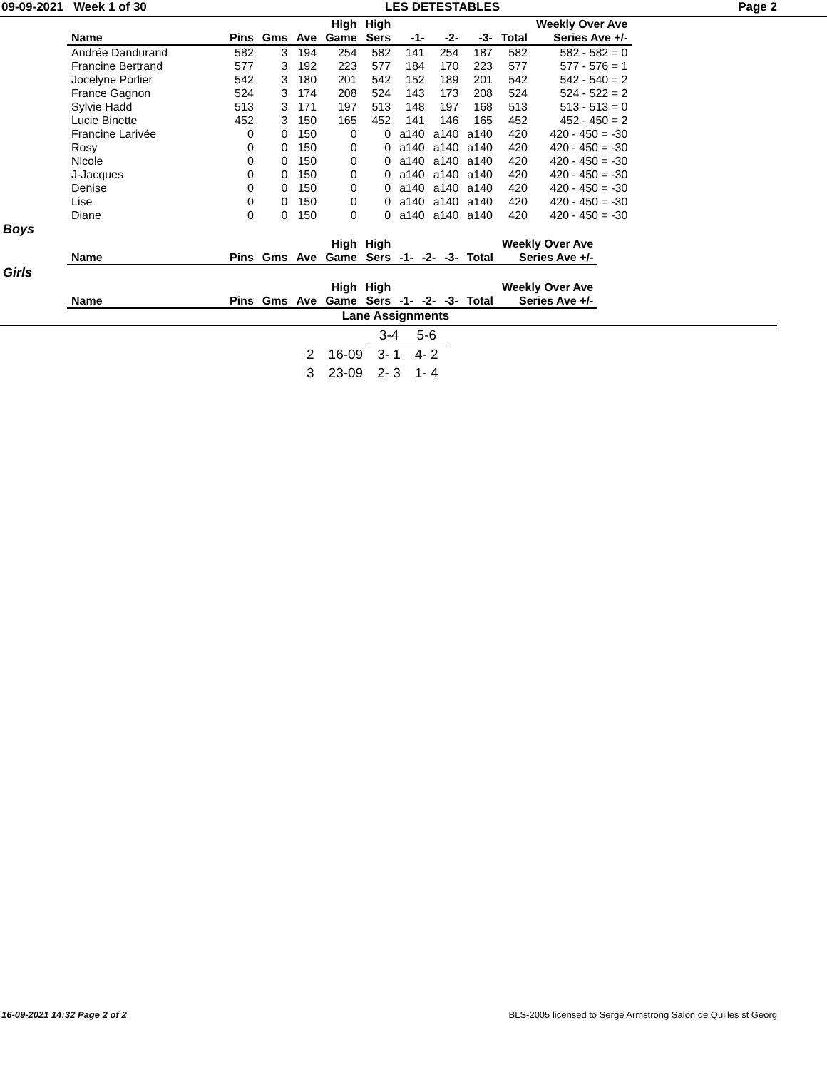09-09-2021 Week 1 of 30 LES DETESTABLES Page 2
| | | | | High | High | | | | | Weekly Over Ave |
| --- | --- | --- | --- | --- | --- | --- | --- | --- | --- | --- |
| Name | Pins | Gms | Ave | Game | Sers | -1- | -2- | -3- | Total | Series Ave +/- |
| Andrée Dandurand | 582 | 3 | 194 | 254 | 582 | 141 | 254 | 187 | 582 | 582 - 582 = 0 |
| Francine Bertrand | 577 | 3 | 192 | 223 | 577 | 184 | 170 | 223 | 577 | 577 - 576 = 1 |
| Jocelyne Porlier | 542 | 3 | 180 | 201 | 542 | 152 | 189 | 201 | 542 | 542 - 540 = 2 |
| France Gagnon | 524 | 3 | 174 | 208 | 524 | 143 | 173 | 208 | 524 | 524 - 522 = 2 |
| Sylvie Hadd | 513 | 3 | 171 | 197 | 513 | 148 | 197 | 168 | 513 | 513 - 513 = 0 |
| Lucie Binette | 452 | 3 | 150 | 165 | 452 | 141 | 146 | 165 | 452 | 452 - 450 = 2 |
| Francine Larivée | 0 | 0 | 150 | 0 | 0 | a140 | a140 | a140 | 420 | 420 - 450 = -30 |
| Rosy | 0 | 0 | 150 | 0 | 0 | a140 | a140 | a140 | 420 | 420 - 450 = -30 |
| Nicole | 0 | 0 | 150 | 0 | 0 | a140 | a140 | a140 | 420 | 420 - 450 = -30 |
| J-Jacques | 0 | 0 | 150 | 0 | 0 | a140 | a140 | a140 | 420 | 420 - 450 = -30 |
| Denise | 0 | 0 | 150 | 0 | 0 | a140 | a140 | a140 | 420 | 420 - 450 = -30 |
| Lise | 0 | 0 | 150 | 0 | 0 | a140 | a140 | a140 | 420 | 420 - 450 = -30 |
| Diane | 0 | 0 | 150 | 0 | 0 | a140 | a140 | a140 | 420 | 420 - 450 = -30 |
Boys
| | | | | High | High | | | | | Weekly Over Ave |
| --- | --- | --- | --- | --- | --- | --- | --- | --- | --- | --- |
| Name | Pins | Gms | Ave | Game | Sers | -1- | -2- | -3- | Total | Series Ave +/- |
Girls
| | | | | High | High | | | | | Weekly Over Ave |
| --- | --- | --- | --- | --- | --- | --- | --- | --- | --- | --- |
| Name | Pins | Gms | Ave | Game | Sers | -1- | -2- | -3- | Total | Series Ave +/- |
Lane Assignments
| | | 3-4 | 5-6 |
| 2 | 16-09 | 3- 1 | 4- 2 |
| 3 | 23-09 | 2- 3 | 1- 4 |
16-09-2021 14:32 Page 2 of 2 BLS-2005 licensed to Serge Armstrong Salon de Quilles st Georg